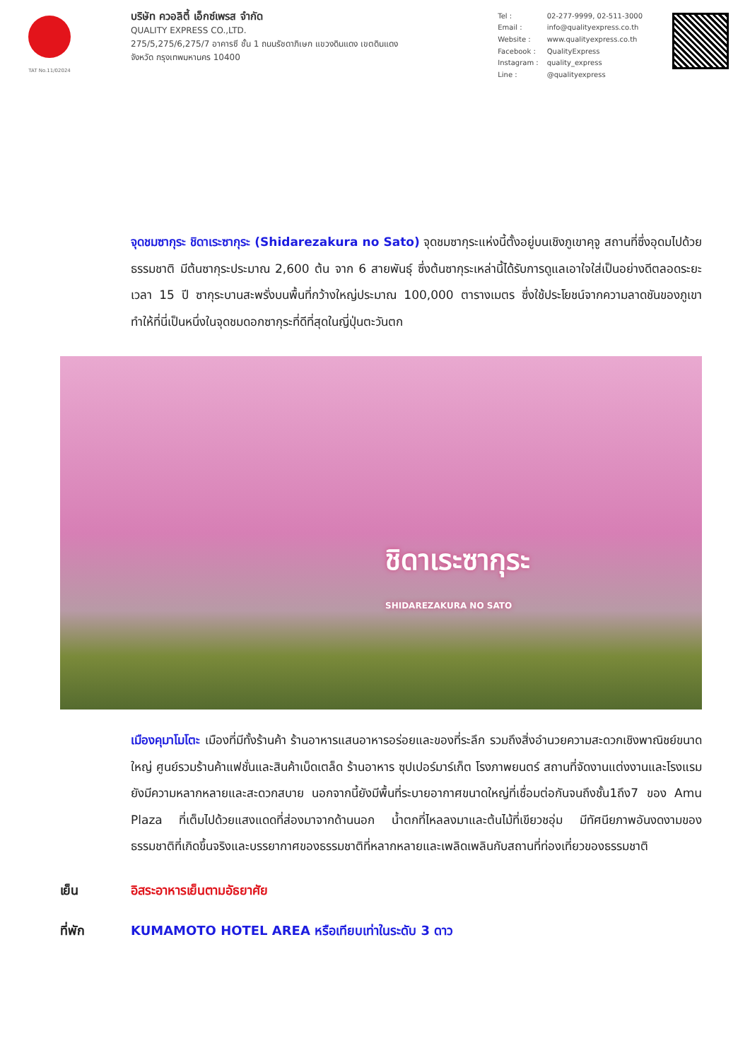TAT No.11/02024
บริษัท ควอลิตี้ เอ็กซ์เพรส จำกัด
QUALITY EXPRESS CO.,LTD.
275/5,275/6,275/7 อาคารซี ชั้น 1 ถนนรัชดาภิเษก แขวงดินแดง เขตดินแดง
จังหวัด กรุงเทพมหานคร 10400
| Tel : | 02-277-9999, 02-511-3000 |
| Email : | info@qualityexpress.co.th |
| Website : | www.qualityexpress.co.th |
| Facebook : | QualityExpress |
| Instagram : | quality_express |
| Line : | @qualityexpress |
จุดชมซากุระ ชิดาเระซากุระ (Shidarezakura no Sato) จุดชมซากุระแห่งนี้ตั้งอยู่บนเชิงภูเขาคุจู สถานที่ซึ่งอุดมไปด้วยธรรมชาติ มีต้นซากุระประมาณ 2,600 ต้น จาก 6 สายพันธุ์ ซึ่งต้นซากุระเหล่านี้ได้รับการดูแลเอาใจใส่เป็นอย่างดีตลอดระยะเวลา 15 ปี ซากุระบานสะพรั่งบนพื้นที่กว้างใหญ่ประมาณ 100,000 ตารางเมตร ซึ่งใช้ประโยชน์จากความลาดชันของภูเขา ทำให้ที่นี่เป็นหนึ่งในจุดชมดอกซากุระที่ดีที่สุดในญี่ปุ่นตะวันตก
ชิดาเระซากุระ
SHIDAREZAKURA NO SATO
เมืองคุมาโมโตะ เมืองที่มีทั้งร้านค้า ร้านอาหารแสนอาหารอร่อยและของที่ระลึก รวมถึงสิ่งอำนวยความสะดวกเชิงพาณิชย์ขนาดใหญ่ ศูนย์รวมร้านค้าแฟชั่นและสินค้าเบ็ดเตล็ด ร้านอาหาร ซุปเปอร์มาร์เก็ต โรงภาพยนตร์ สถานที่จัดงานแต่งงานและโรงแรมยังมีความหลากหลายและสะดวกสบาย นอกจากนี้ยังมีพื้นที่ระบายอากาศขนาดใหญ่ที่เชื่อมต่อกันจนถึงชั้น1ถึง7 ของ Amu Plaza ที่เต็มไปด้วยแสงแดดที่ส่องมาจากด้านนอก น้ำตกที่ไหลลงมาและต้นไม้ที่เขียวชอุ่ม มีทัศนียภาพอันงดงามของธรรมชาติที่เกิดขึ้นจริงและบรรยากาศของธรรมชาติที่หลากหลายและเพลิดเพลินกับสถานที่ท่องเที่ยวของธรรมชาติ
เย็น อิสระอาหารเย็นตามอัธยาศัย
ที่พัก KUMAMOTO HOTEL AREA หรือเทียบเท่าในระดับ 3 ดาว